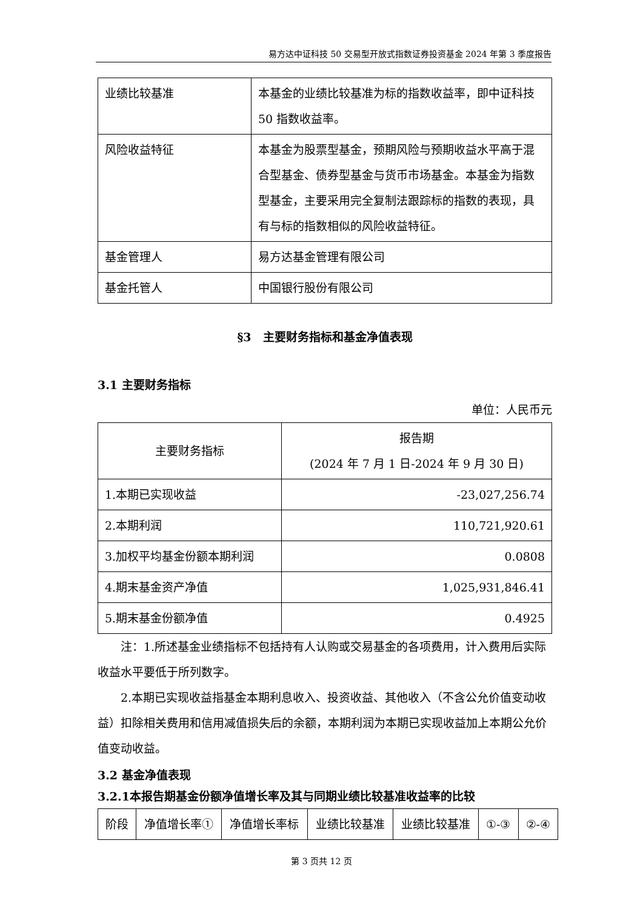易方达中证科技 50 交易型开放式指数证券投资基金 2024 年第 3 季度报告
| 业绩比较基准 | 本基金的业绩比较基准为标的指数收益率，即中证科技 50 指数收益率。 |
| 风险收益特征 | 本基金为股票型基金，预期风险与预期收益水平高于混合型基金、债券型基金与货币市场基金。本基金为指数型基金，主要采用完全复制法跟踪标的指数的表现，具有与标的指数相似的风险收益特征。 |
| 基金管理人 | 易方达基金管理有限公司 |
| 基金托管人 | 中国银行股份有限公司 |
§3　主要财务指标和基金净值表现
3.1 主要财务指标
单位：人民币元
| 主要财务指标 | 报告期 (2024 年 7 月 1 日-2024 年 9 月 30 日) |
| --- | --- |
| 1.本期已实现收益 | -23,027,256.74 |
| 2.本期利润 | 110,721,920.61 |
| 3.加权平均基金份额本期利润 | 0.0808 |
| 4.期末基金资产净值 | 1,025,931,846.41 |
| 5.期末基金份额净值 | 0.4925 |
注：1.所述基金业绩指标不包括持有人认购或交易基金的各项费用，计入费用后实际收益水平要低于所列数字。
2.本期已实现收益指基金本期利息收入、投资收益、其他收入（不含公允价值变动收益）扣除相关费用和信用减值损失后的余额，本期利润为本期已实现收益加上本期公允价值变动收益。
3.2 基金净值表现
3.2.1本报告期基金份额净值增长率及其与同期业绩比较基准收益率的比较
| 阶段 | 净值增长率① | 净值增长率标 | 业绩比较基准 | 业绩比较基准 | ①-③ | ②-④ |
第 3 页共 12 页